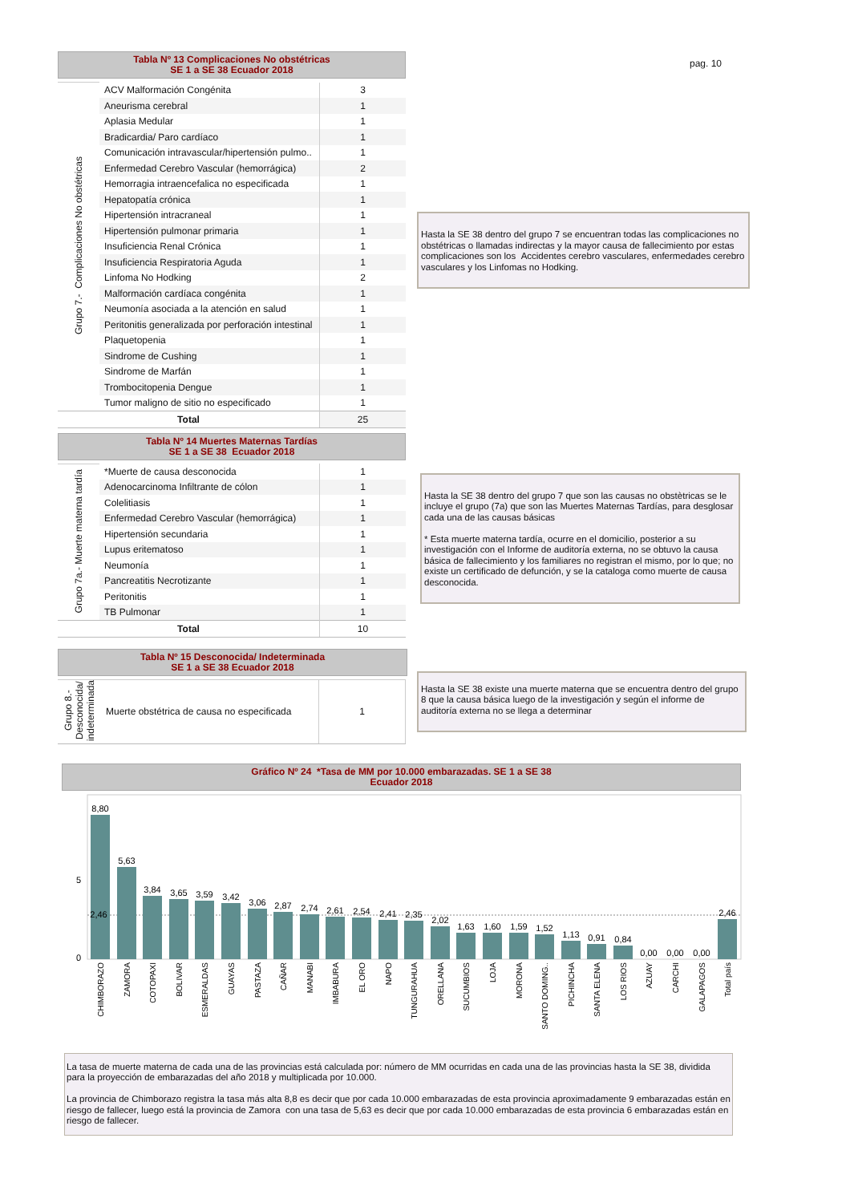pag. 10
Tabla Nº 13 Complicaciones No obstétricas
SE 1 a SE 38 Ecuador 2018
| Grupo 7.- Complicaciones No obstétricas | ACV Malformación Congénita | 3 |
| | Aneurisma cerebral | 1 |
| | Aplasia Medular | 1 |
| | Bradicardia/ Paro cardíaco | 1 |
| | Comunicación intravascular/hipertensión pulmo.. | 1 |
| | Enfermedad Cerebro Vascular (hemorrágica) | 2 |
| | Hemorragia intraencefalica no especificada | 1 |
| | Hepatopatía crónica | 1 |
| | Hipertensión intracraneal | 1 |
| | Hipertensión pulmonar primaria | 1 |
| | Insuficiencia Renal Crónica | 1 |
| | Insuficiencia Respiratoria Aguda | 1 |
| | Linfoma No Hodking | 2 |
| | Malformación cardíaca congénita | 1 |
| | Neumonía asociada a la atención en salud | 1 |
| | Peritonitis generalizada por perforación intestinal | 1 |
| | Plaquetopenia | 1 |
| | Sindrome de Cushing | 1 |
| | Sindrome de Marfán | 1 |
| | Trombocitopenia Dengue | 1 |
| | Tumor maligno de sitio no especificado | 1 |
| Total | | 25 |
Hasta la SE 38 dentro del grupo 7 se encuentran todas las complicaciones no obstétricas o llamadas indirectas y la mayor causa de fallecimiento por estas complicaciones son los Accidentes cerebro vasculares, enfermedades cerebro vasculares y los Linfomas no Hodking.
Tabla Nº 14 Muertes Maternas Tardías
SE 1 a SE 38 Ecuador 2018
| Grupo 7a.- Muerte materna tardía | *Muerte de causa desconocida | 1 |
| | Adenocarcinoma Infiltrante de cólon | 1 |
| | Colelitiasis | 1 |
| | Enfermedad Cerebro Vascular (hemorrágica) | 1 |
| | Hipertensión secundaria | 1 |
| | Lupus eritematoso | 1 |
| | Neumonía | 1 |
| | Pancreatitis Necrotizante | 1 |
| | Peritonitis | 1 |
| | TB Pulmonar | 1 |
| Total | | 10 |
Hasta la SE 38 dentro del grupo 7 que son las causas no obstètricas se le incluye el grupo (7a) que son las Muertes Maternas Tardías, para desglosar cada una de las causas básicas
* Esta muerte materna tardía, ocurre en el domicilio, posterior a su investigación con el Informe de auditoría externa, no se obtuvo la causa básica de fallecimiento y los familiares no registran el mismo, por lo que; no existe un certificado de defunción, y se la cataloga como muerte de causa desconocida.
Tabla Nº 15 Desconocida/ Indeterminada
SE 1 a SE 38 Ecuador 2018
| Grupo 8.- Desconocida/ indeterminada | Muerte obstétrica de causa no especificada | 1 |
Hasta la SE 38 existe una muerte materna que se encuentra dentro del grupo 8 que la causa básica luego de la investigación y según el informe de auditoría externa no se llega a determinar
Gráfico Nº 24 *Tasa de MM por 10.000 embarazadas. SE 1 a SE 38
Ecuador 2018
5
0
8,80
5,63
3,84
3,65
3,59
3,42
3,06
2,87
2,74
2,61
2,54
2,41
2,35
2,02
1,63
1,60
1,59
1,52
1,13
0,91
0,84
0,00
0,00
0,00
2,46
2,46
CHIMBORAZO
ZAMORA
COTOPAXI
BOLIVAR
ESMERALDAS
GUAYAS
PASTAZA
CAÑAR
MANABI
IMBABURA
EL ORO
NAPO
TUNGURAHUA
ORELLANA
SUCUMBIOS
LOJA
MORONA
SANTO DOMING..
PICHINCHA
SANTA ELENA
LOS RIOS
AZUAY
CARCHI
GALAPAGOS
Total país
La tasa de muerte materna de cada una de las provincias está calculada por: número de MM ocurridas en cada una de las provincias hasta la SE 38, dividida para la proyección de embarazadas del año 2018 y multiplicada por 10.000.
La provincia de Chimborazo registra la tasa más alta 8,8 es decir que por cada 10.000 embarazadas de esta provincia aproximadamente 9 embarazadas están en riesgo de fallecer, luego está la provincia de Zamora con una tasa de 5,63 es decir que por cada 10.000 embarazadas de esta provincia 6 embarazadas están en riesgo de fallecer.